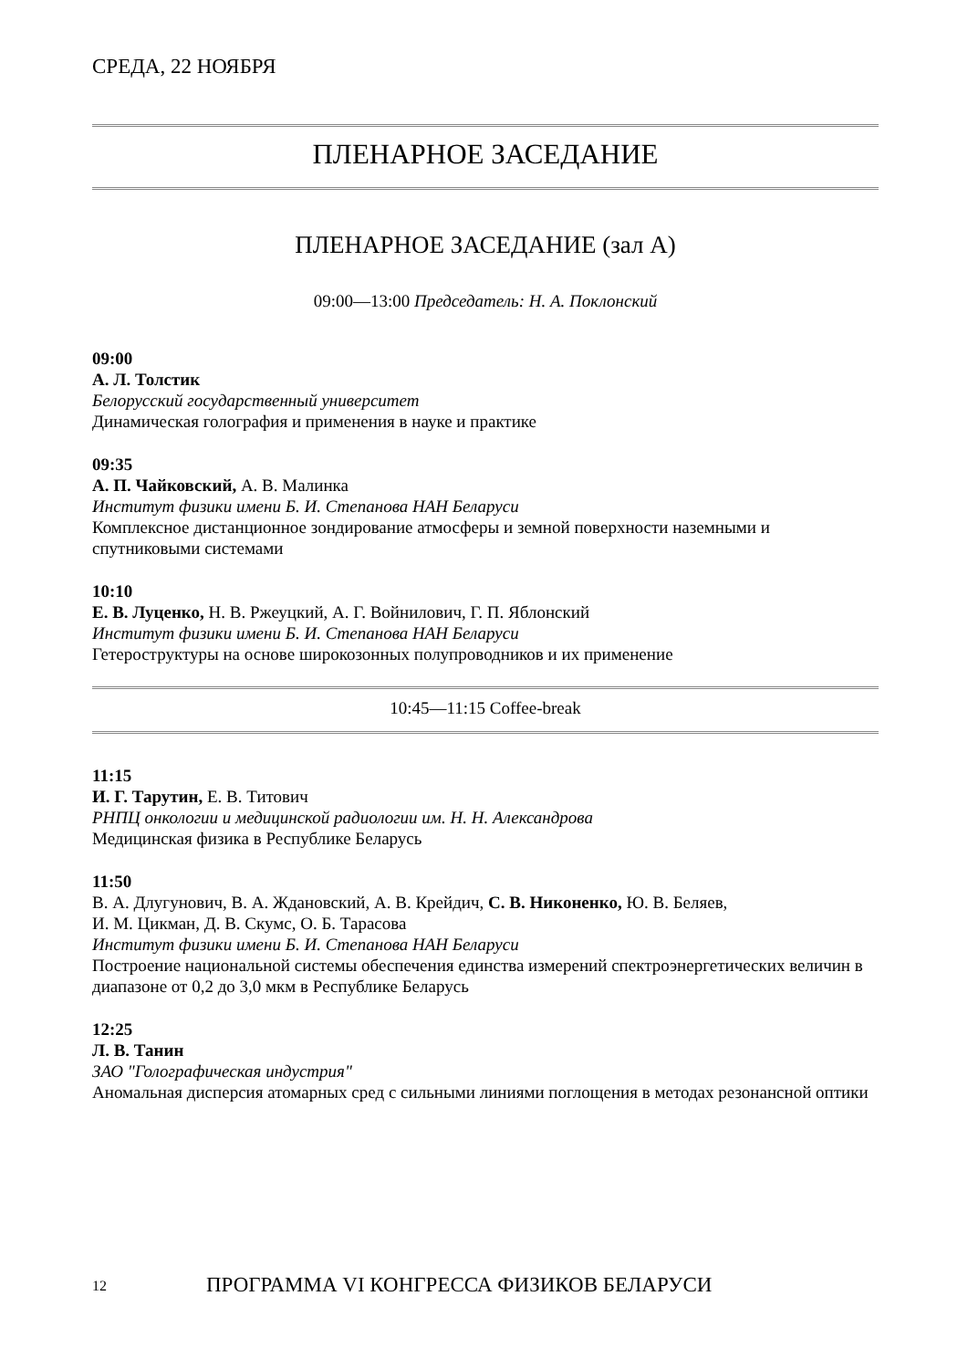СРЕДА, 22 НОЯБРЯ
ПЛЕНАРНОЕ ЗАСЕДАНИЕ
ПЛЕНАРНОЕ ЗАСЕДАНИЕ (зал A)
09:00—13:00 Председатель: Н. А. Поклонский
09:00
А. Л. Толстик
Белорусский государственный университет
Динамическая голография и применения в науке и практике
09:35
А. П. Чайковский, А. В. Малинка
Институт физики имени Б. И. Степанова НАН Беларуси
Комплексное дистанционное зондирование атмосферы и земной поверхности наземными и спутниковыми системами
10:10
Е. В. Луценко, Н. В. Ржеуцкий, А. Г. Войнилович, Г. П. Яблонский
Институт физики имени Б. И. Степанова НАН Беларуси
Гетероструктуры на основе широкозонных полупроводников и их применение
10:45—11:15 Coffee-break
11:15
И. Г. Тарутин, Е. В. Титович
РНПЦ онкологии и медицинской радиологии им. Н. Н. Александрова
Медицинская физика в Республике Беларусь
11:50
В. А. Длугунович, В. А. Ждановский, А. В. Крейдич, С. В. Никоненко, Ю. В. Беляев,
И. М. Цикман, Д. В. Скумс, О. Б. Тарасова
Институт физики имени Б. И. Степанова НАН Беларуси
Построение национальной системы обеспечения единства измерений спектроэнергетических величин в диапазоне от 0,2 до 3,0 мкм в Республике Беларусь
12:25
Л. В. Танин
ЗАО "Голографическая индустрия"
Аномальная дисперсия атомарных сред с сильными линиями поглощения в методах резонансной оптики
12 ПРОГРАММА VI КОНГРЕССА ФИЗИКОВ БЕЛАРУСИ